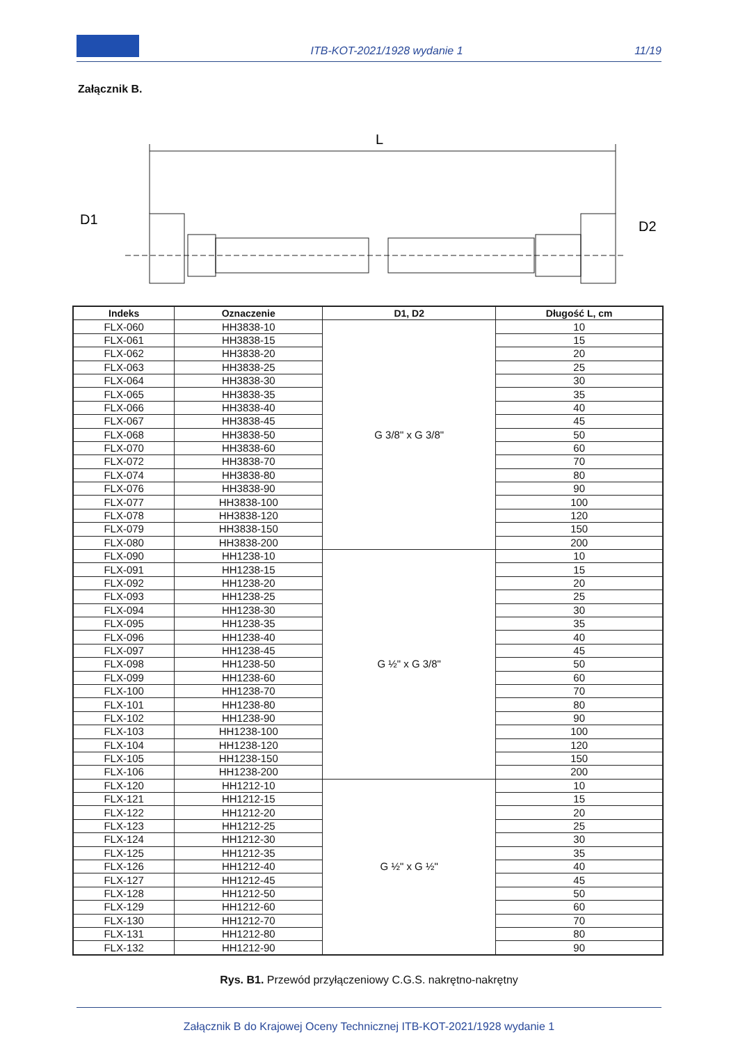ITB-KOT-2021/1928 wydanie 1
11/19
Załącznik B.
L
D1
D2
| Indeks | Oznaczenie | D1, D2 | Długość L, cm |
| --- | --- | --- | --- |
| FLX-060 | HH3838-10 | G 3/8" x G 3/8" | 10 |
| FLX-061 | HH3838-15 | | 15 |
| FLX-062 | HH3838-20 | | 20 |
| FLX-063 | HH3838-25 | | 25 |
| FLX-064 | HH3838-30 | | 30 |
| FLX-065 | HH3838-35 | | 35 |
| FLX-066 | HH3838-40 | | 40 |
| FLX-067 | HH3838-45 | | 45 |
| FLX-068 | HH3838-50 | | 50 |
| FLX-070 | HH3838-60 | | 60 |
| FLX-072 | HH3838-70 | | 70 |
| FLX-074 | HH3838-80 | | 80 |
| FLX-076 | HH3838-90 | | 90 |
| FLX-077 | HH3838-100 | | 100 |
| FLX-078 | HH3838-120 | | 120 |
| FLX-079 | HH3838-150 | | 150 |
| FLX-080 | HH3838-200 | | 200 |
| FLX-090 | HH1238-10 | G ½" x G 3/8" | 10 |
| FLX-091 | HH1238-15 | | 15 |
| FLX-092 | HH1238-20 | | 20 |
| FLX-093 | HH1238-25 | | 25 |
| FLX-094 | HH1238-30 | | 30 |
| FLX-095 | HH1238-35 | | 35 |
| FLX-096 | HH1238-40 | | 40 |
| FLX-097 | HH1238-45 | | 45 |
| FLX-098 | HH1238-50 | | 50 |
| FLX-099 | HH1238-60 | | 60 |
| FLX-100 | HH1238-70 | | 70 |
| FLX-101 | HH1238-80 | | 80 |
| FLX-102 | HH1238-90 | | 90 |
| FLX-103 | HH1238-100 | | 100 |
| FLX-104 | HH1238-120 | | 120 |
| FLX-105 | HH1238-150 | | 150 |
| FLX-106 | HH1238-200 | | 200 |
| FLX-120 | HH1212-10 | G ½" x G ½" | 10 |
| FLX-121 | HH1212-15 | | 15 |
| FLX-122 | HH1212-20 | | 20 |
| FLX-123 | HH1212-25 | | 25 |
| FLX-124 | HH1212-30 | | 30 |
| FLX-125 | HH1212-35 | | 35 |
| FLX-126 | HH1212-40 | | 40 |
| FLX-127 | HH1212-45 | | 45 |
| FLX-128 | HH1212-50 | | 50 |
| FLX-129 | HH1212-60 | | 60 |
| FLX-130 | HH1212-70 | | 70 |
| FLX-131 | HH1212-80 | | 80 |
| FLX-132 | HH1212-90 | | 90 |
Rys. B1. Przewód przyłączeniowy C.G.S. nakrętno-nakrętny
Załącznik B do Krajowej Oceny Technicznej ITB-KOT-2021/1928 wydanie 1